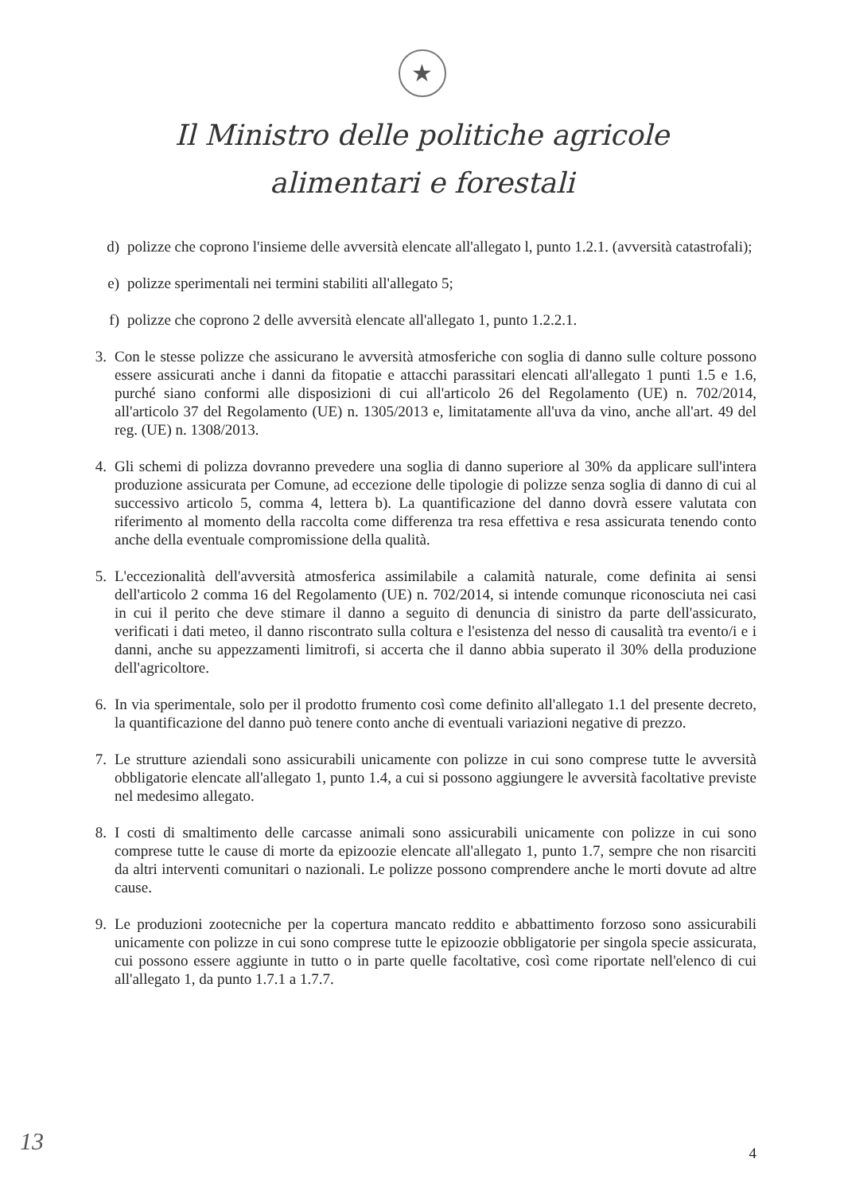★
Il Ministro delle politiche agricole
alimentari e forestali
d) polizze che coprono l'insieme delle avversità elencate all'allegato l, punto 1.2.1. (avversità catastrofali);
e) polizze sperimentali nei termini stabiliti all'allegato 5;
f) polizze che coprono 2 delle avversità elencate all'allegato 1, punto 1.2.2.1.
3. Con le stesse polizze che assicurano le avversità atmosferiche con soglia di danno sulle colture possono essere assicurati anche i danni da fitopatie e attacchi parassitari elencati all'allegato 1 punti 1.5 e 1.6, purché siano conformi alle disposizioni di cui all'articolo 26 del Regolamento (UE) n. 702/2014, all'articolo 37 del Regolamento (UE) n. 1305/2013 e, limitatamente all'uva da vino, anche all'art. 49 del reg. (UE) n. 1308/2013.
4. Gli schemi di polizza dovranno prevedere una soglia di danno superiore al 30% da applicare sull'intera produzione assicurata per Comune, ad eccezione delle tipologie di polizze senza soglia di danno di cui al successivo articolo 5, comma 4, lettera b). La quantificazione del danno dovrà essere valutata con riferimento al momento della raccolta come differenza tra resa effettiva e resa assicurata tenendo conto anche della eventuale compromissione della qualità.
5. L'eccezionalità dell'avversità atmosferica assimilabile a calamità naturale, come definita ai sensi dell'articolo 2 comma 16 del Regolamento (UE) n. 702/2014, si intende comunque riconosciuta nei casi in cui il perito che deve stimare il danno a seguito di denuncia di sinistro da parte dell'assicurato, verificati i dati meteo, il danno riscontrato sulla coltura e l'esistenza del nesso di causalità tra evento/i e i danni, anche su appezzamenti limitrofi, si accerta che il danno abbia superato il 30% della produzione dell'agricoltore.
6. In via sperimentale, solo per il prodotto frumento così come definito all'allegato 1.1 del presente decreto, la quantificazione del danno può tenere conto anche di eventuali variazioni negative di prezzo.
7. Le strutture aziendali sono assicurabili unicamente con polizze in cui sono comprese tutte le avversità obbligatorie elencate all'allegato 1, punto 1.4, a cui si possono aggiungere le avversità facoltative previste nel medesimo allegato.
8. I costi di smaltimento delle carcasse animali sono assicurabili unicamente con polizze in cui sono comprese tutte le cause di morte da epizoozie elencate all'allegato 1, punto 1.7, sempre che non risarciti da altri interventi comunitari o nazionali. Le polizze possono comprendere anche le morti dovute ad altre cause.
9. Le produzioni zootecniche per la copertura mancato reddito e abbattimento forzoso sono assicurabili unicamente con polizze in cui sono comprese tutte le epizoozie obbligatorie per singola specie assicurata, cui possono essere aggiunte in tutto o in parte quelle facoltative, così come riportate nell'elenco di cui all'allegato 1, da punto 1.7.1 a 1.7.7.
13
4